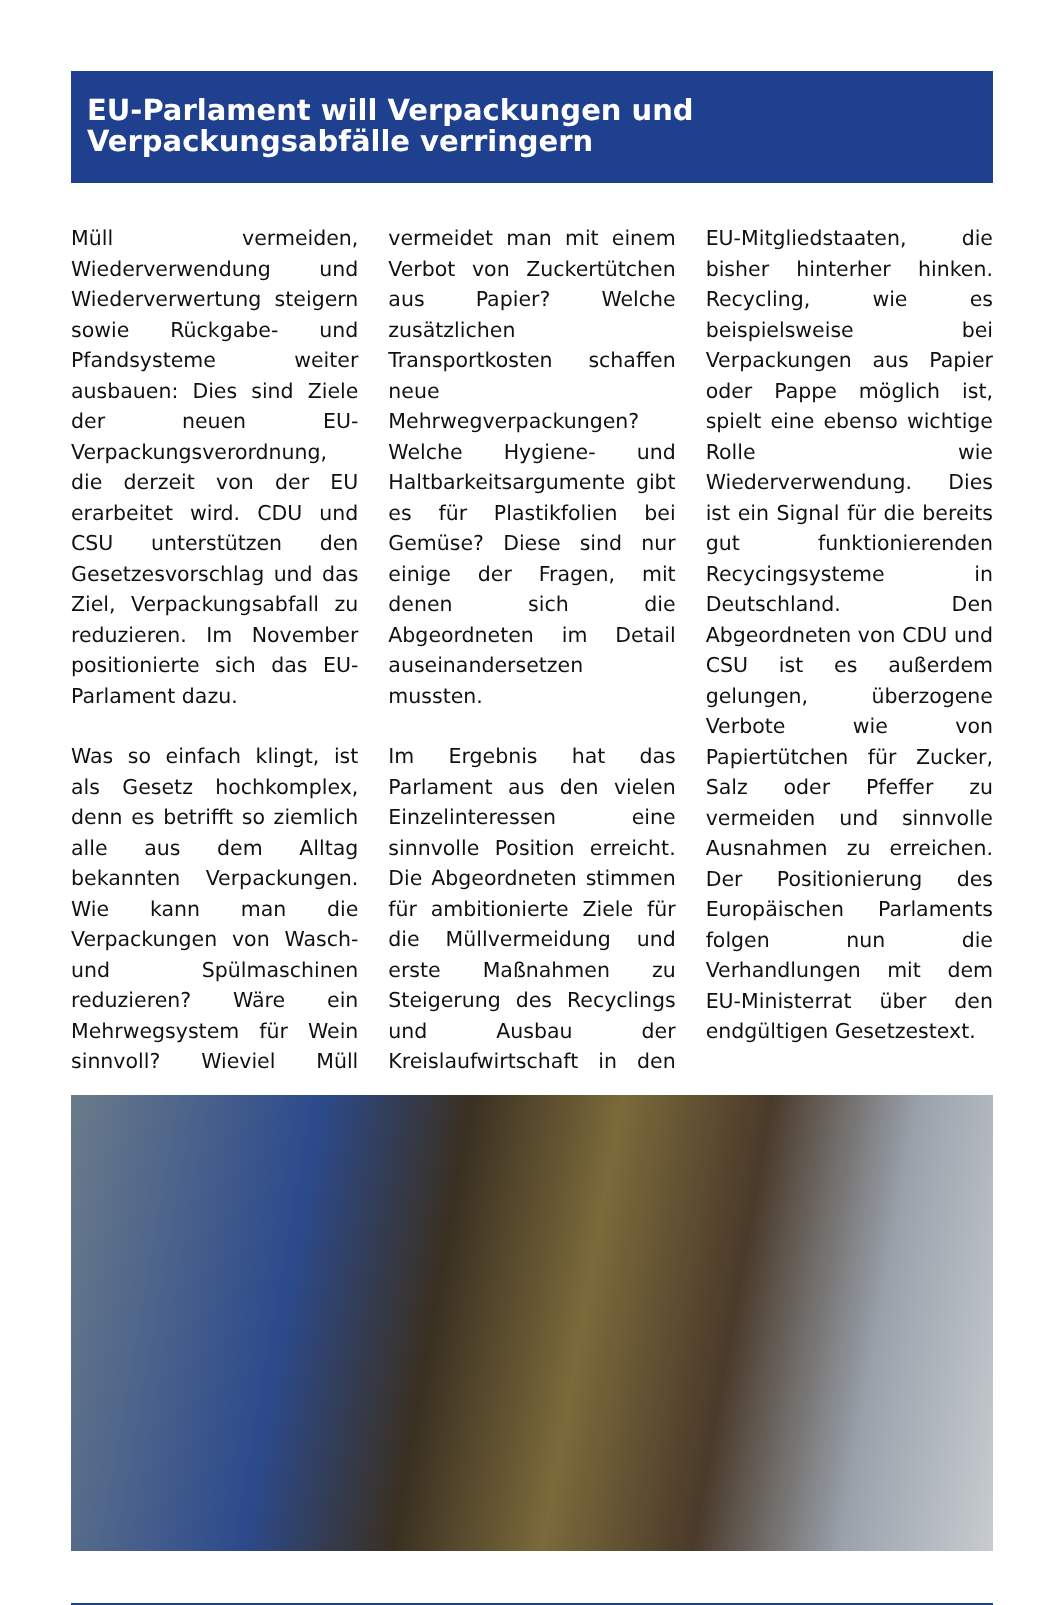EU-Parlament will Verpackungen und Verpackungsabfälle verringern
Müll vermeiden, Wiederverwendung und Wiederverwertung steigern sowie Rückgabe- und Pfandsysteme weiter ausbauen: Dies sind Ziele der neuen EU-Verpackungsverordnung, die derzeit von der EU erarbeitet wird. CDU und CSU unterstützen den Gesetzesvorschlag und das Ziel, Verpackungsabfall zu reduzieren. Im November positionierte sich das EU-Parlament dazu.
Was so einfach klingt, ist als Gesetz hochkomplex, denn es betrifft so ziemlich alle aus dem Alltag bekannten Verpackungen. Wie kann man die Verpackungen von Wasch- und Spülmaschinen reduzieren? Wäre ein Mehrwegsystem für Wein sinnvoll? Wieviel Müll vermeidet man mit einem Verbot von Zuckertütchen aus Papier? Welche zusätzlichen Transportkosten schaffen neue Mehrwegverpackungen? Welche Hygiene- und Haltbarkeitsargumente gibt es für Plastikfolien bei Gemüse? Diese sind nur einige der Fragen, mit denen sich die Abgeordneten im Detail auseinandersetzen mussten.
Im Ergebnis hat das Parlament aus den vielen Einzelinteressen eine sinnvolle Position erreicht. Die Abgeordneten stimmen für ambitionierte Ziele für die Müllvermeidung und erste Maßnahmen zu Steigerung des Recyclings und Ausbau der Kreislaufwirtschaft in den EU-Mitgliedstaaten, die bisher hinterher hinken. Recycling, wie es beispielsweise bei Verpackungen aus Papier oder Pappe möglich ist, spielt eine ebenso wichtige Rolle wie Wiederverwendung. Dies ist ein Signal für die bereits gut funktionierenden Recycingsysteme in Deutschland. Den Abgeordneten von CDU und CSU ist es außerdem gelungen, überzogene Verbote wie von Papiertütchen für Zucker, Salz oder Pfeffer zu vermeiden und sinnvolle Ausnahmen zu erreichen. Der Positionierung des Europäischen Parlaments folgen nun die Verhandlungen mit dem EU-Ministerrat über den endgültigen Gesetzestext.